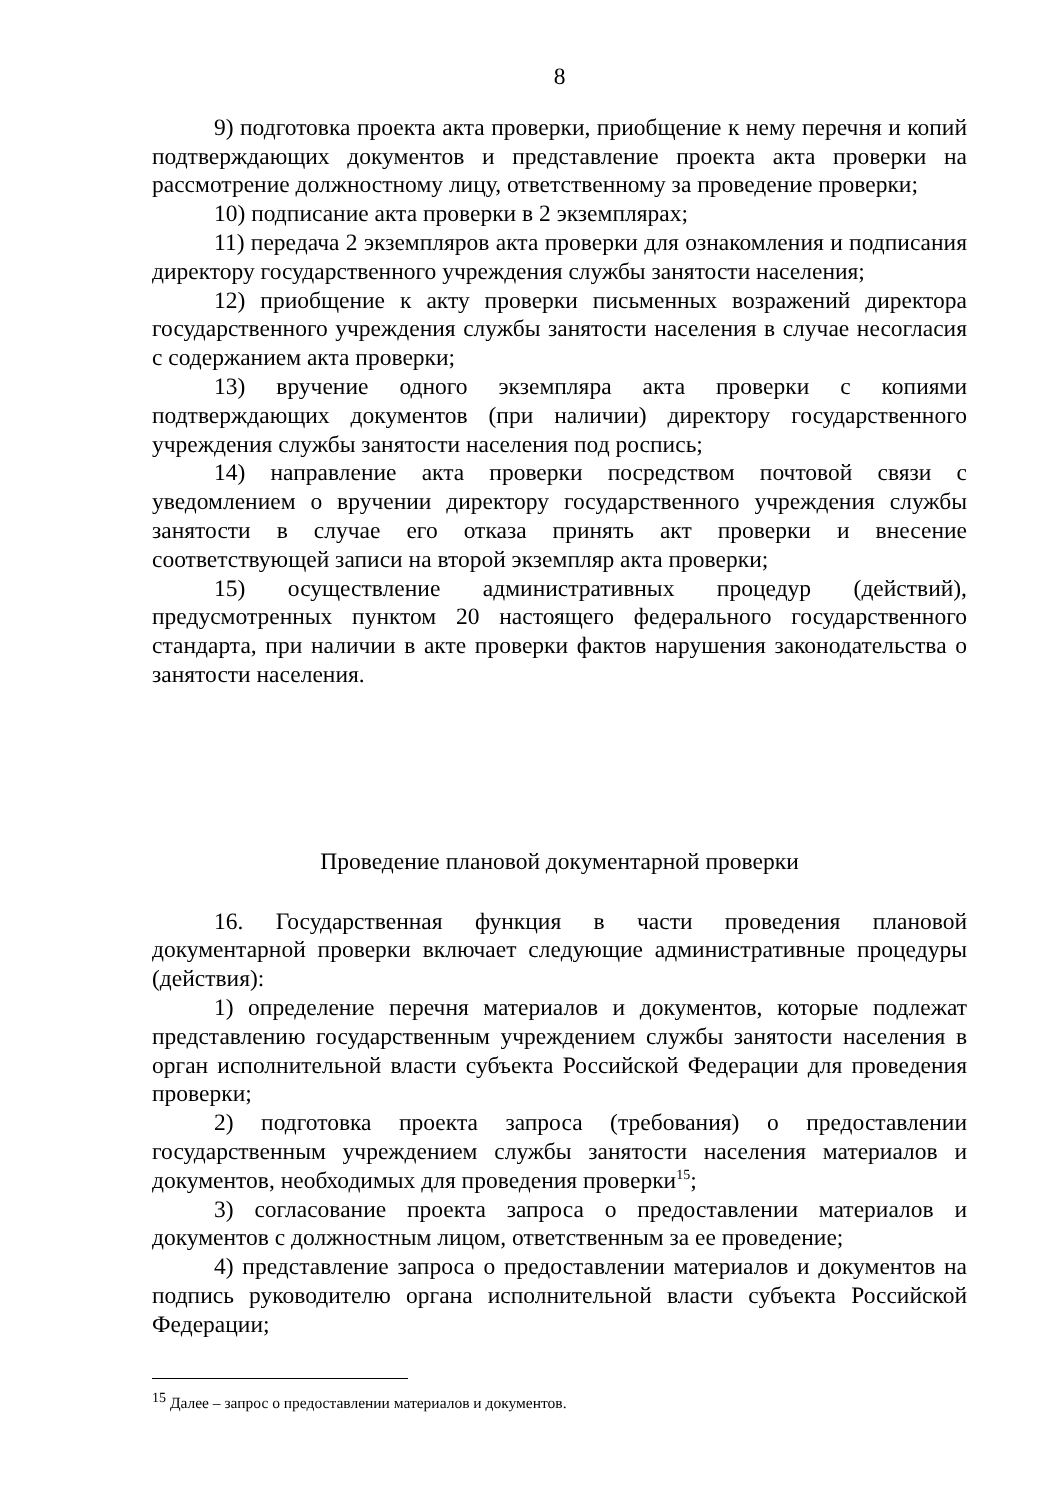8
9) подготовка проекта акта проверки, приобщение к нему перечня и копий подтверждающих документов и представление проекта акта проверки на рассмотрение должностному лицу, ответственному за проведение проверки;
10) подписание акта проверки в 2 экземплярах;
11) передача 2 экземпляров акта проверки для ознакомления и подписания директору государственного учреждения службы занятости населения;
12) приобщение к акту проверки письменных возражений директора государственного учреждения службы занятости населения в случае несогласия с содержанием акта проверки;
13) вручение одного экземпляра акта проверки с копиями подтверждающих документов (при наличии) директору государственного учреждения службы занятости населения под роспись;
14) направление акта проверки посредством почтовой связи с уведомлением о вручении директору государственного учреждения службы занятости в случае его отказа принять акт проверки и внесение соответствующей записи на второй экземпляр акта проверки;
15) осуществление административных процедур (действий), предусмотренных пунктом 20 настоящего федерального государственного стандарта, при наличии в акте проверки фактов нарушения законодательства о занятости населения.
Проведение плановой документарной проверки
16. Государственная функция в части проведения плановой документарной проверки включает следующие административные процедуры (действия):
1) определение перечня материалов и документов, которые подлежат представлению государственным учреждением службы занятости населения в орган исполнительной власти субъекта Российской Федерации для проведения проверки;
2) подготовка проекта запроса (требования) о предоставлении государственным учреждением службы занятости населения материалов и документов, необходимых для проведения проверки<sup>15</sup>;
3) согласование проекта запроса о предоставлении материалов и документов с должностным лицом, ответственным за ее проведение;
4) представление запроса о предоставлении материалов и документов на подпись руководителю органа исполнительной власти субъекта Российской Федерации;
<sup>15</sup> Далее – запрос о предоставлении материалов и документов.